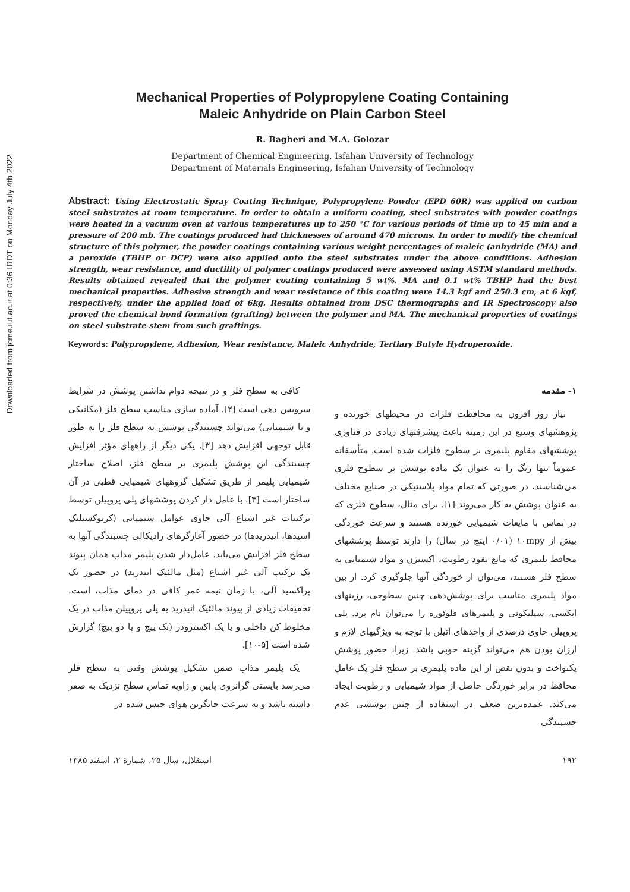Downloaded from jcme.iut.ac.ir at 0:36 IRDT on Monday July 4th 2022
Mechanical Properties of Polypropylene Coating Containing
Maleic Anhydride on Plain Carbon Steel
R. Bagheri and M.A. Golozar
Department of Chemical Engineering, Isfahan University of Technology
Department of Materials Engineering, Isfahan University of Technology
Abstract: Using Electrostatic Spray Coating Technique, Polypropylene Powder (EPD 60R) was applied on carbon steel substrates at room temperature. In order to obtain a uniform coating, steel substrates with powder coatings were heated in a vacuum oven at various temperatures up to 250 °C for various periods of time up to 45 min and a pressure of 200 mb. The coatings produced had thicknesses of around 470 microns. In order to modify the chemical structure of this polymer, the powder coatings containing various weight percentages of maleic (anhydride (MA) and a peroxide (TBHP or DCP) were also applied onto the steel substrates under the above conditions. Adhesion strength, wear resistance, and ductility of polymer coatings produced were assessed using ASTM standard methods. Results obtained revealed that the polymer coating containing 5 wt%. MA and 0.1 wt% TBHP had the best mechanical properties. Adhesive strength and wear resistance of this coating were 14.3 kgf and 250.3 cm, at 6 kgf, respectively, under the applied load of 6kg. Results obtained from DSC thermographs and IR Spectroscopy also proved the chemical bond formation (grafting) between the polymer and MA. The mechanical properties of coatings on steel substrate stem from such graftings.
Keywords: Polypropylene, Adhesion, Wear resistance, Maleic Anhydride, Tertiary Butyle Hydroperoxide.
۱- مقدمه
نیاز روز افزون به محافظت فلزات در محیطهای خورنده و پژوهشهای وسیع در این زمینه باعث پیشرفتهای زیادی در فناوری پوششهای مقاوم پلیمری بر سطوح فلزات شده است. متأسفانه عموماً تنها رنگ را به عنوان یک ماده پوشش بر سطوح فلزی می‌شناسند، در صورتی که تمام مواد پلاستیکی در صنایع مختلف به عنوان پوشش به کار می‌روند [۱]. برای مثال، سطوح فلزی که در تماس با مایعات شیمیایی خورنده هستند و سرعت خوردگی بیش از ۱۰mpy (۰/۰۱ اینچ در سال) را دارند توسط پوششهای محافظ پلیمری که مانع نفوذ رطوبت، اکسیژن و مواد شیمیایی به سطح فلز هستند، می‌توان از خوردگی آنها جلوگیری کرد. از بین مواد پلیمری مناسب برای پوشش‌دهی چنین سطوحی، رزینهای اپکسی، سیلیکونی و پلیمرهای فلوئوره را می‌توان نام برد. پلی پروپیلن حاوی درصدی از واحدهای اتیلن با توجه به ویژگیهای لازم و ارزان بودن هم می‌تواند گزینه خوبی باشد. زیرا، حضور پوشش یکنواخت و بدون نقص از این ماده پلیمری بر سطح فلز یک عامل محافظ در برابر خوردگی حاصل از مواد شیمیایی و رطوبت ایجاد می‌کند. عمده‌ترین ضعف در استفاده از چنین پوششی عدم چسبندگی
کافی به سطح فلز و در نتیجه دوام نداشتن پوشش در شرایط سرویس دهی است [۲]. آماده سازی مناسب سطح فلز (مکانیکی و یا شیمیایی) می‌تواند چسبندگی پوشش به سطح فلز را به طور قابل توجهی افزایش دهد [۳]. یکی دیگر از راههای مؤثر افزایش چسبندگی این پوشش پلیمری بر سطح فلز، اصلاح ساختار شیمیایی پلیمر از طریق تشکیل گروههای شیمیایی قطبی در آن ساختار است [۴]. با عامل دار کردن پوششهای پلی پروپیلن توسط ترکیبات غیر اشباع آلی حاوی عوامل شیمیایی (کربوکسیلیک اسیدها، انیدریدها) در حضور آغازگرهای رادیکالی چسبندگی آنها به سطح فلز افزایش می‌یابد. عامل‌دار شدن پلیمر مذاب همان پیوند یک ترکیب آلی غیر اشباع (مثل مالئیک انیدرید) در حضور یک پراکسید آلی، با زمان نیمه عمر کافی در دمای مذاب، است. تحقیقات زیادی از پیوند مالئیک انیدرید به پلی پروپیلن مذاب در یک مخلوط کن داخلی و یا یک اکسترودر (تک پیچ و یا دو پیچ) گزارش شده است [۵-۱۰].
یک پلیمر مذاب ضمن تشکیل پوشش وقتی به سطح فلز می‌رسد بایستی گرانروی پایین و زاویه تماس سطح نزدیک به صفر داشته باشد و به سرعت جایگزین هوای حبس شده در
۱۹۲ استقلال، سال ۲۵، شمارهٔ ۲، اسفند ۱۳۸۵